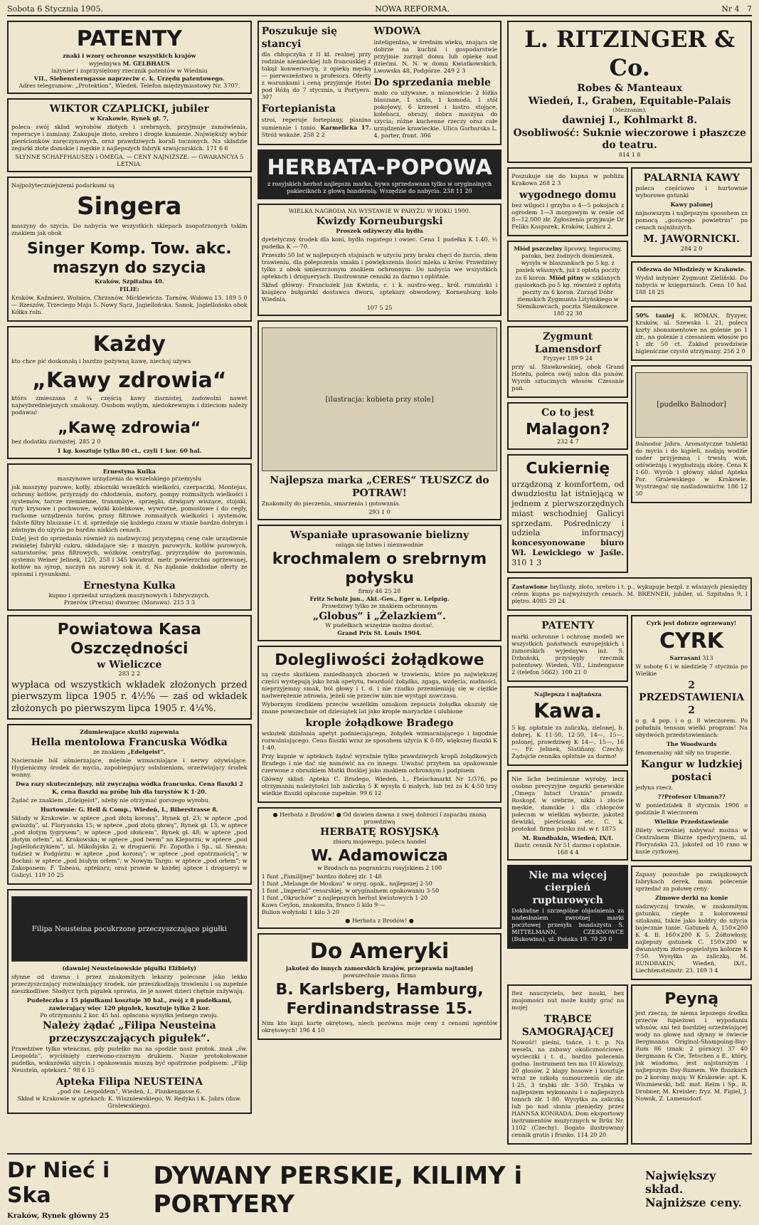Sobota 6 Stycznia 1905. NOWA REFORMA. Nr 4 7
PATENTY
znaki i wzory ochronne wszystkich krajów
wyjednywa M. GELBHAUS
inżynier i zaprzysiężony rzecznik patentów w Wiedniu
VII., Siebensterngasse naprzeciw c. k. Urzędu patentowego.
Adres telegramów: „Protektion“, Wiedeń. Telefon międzymiastowy Nr. 3707.
WIKTOR CZAPLICKI, jubiler
w Krakowie, Rynek gł. 7,
poleca swój skład wyrobów złotych i srebrnych, przyjmuje zamówienia, reperacye i zamiany. Zakupuje złoto, srebro i drogie kamienie. Największy wybór pierścionków zaręczynowych, oraz prawdziwych korali toczonych. Na składzie zegarki złote damskie i męskie z najlepszych fabryk szwajcarskich. 171 6 6
SŁYNNE SCHAFFHAUSEN i OMEGA. — CENY NAJNIŻSZE. — GWARANCYA 5 LETNIA.
Najpożyteczniejszemi podarkami są
Singera
maszyny do szycia. Do nabycia we wszystkich sklepach zaopatrzonych takim znakiem jak obok
Singer Komp. Tow. akc. maszyn do szycia
Kraków, Szpitalna 40.
FILIE:
Kraków, Kaźmierz, Wolnica. Chrzanów, Mickiewicza. Tarnów, Wałowa 13. 189 5 0 — Rzeszów, Trzeciego Maja 5. Nowy Sącz, Jagiellońska. Sanok, Jagiellońska obok Kółka roln.
Każdy
kto chce pić doskonałą i bardzo pożywną kawę, niechaj używa
„Kawy zdrowia“
która zmieszana z ¼ częścią kawy ziarnistej, zadowolni nawet najwybredniejszych smakoszy. Osobom wątłym, niedokrewnym i dzieciom należy podawać
„Kawę zdrowia“
bez dodatku ziarnistej. 285 2 0
1 kg. kosztuje tylko 80 ct., czyli 1 kor. 60 hal.
Ernestyna Kulka
maszynowe urządzenia do wszelakiego przemysłu
jak maszyny parowe, kotły, zbiorniki wszelkich wielkości, czerpaczki, Montejus, ochrony kotłów, przyrządy do chłodzenia, motory, pompy rozmaitych wielkości i systemów, tarcze rzemienne, transmisye, sprzęgła, dźwigary wiszące, stojaki, rury krysowe i pochwowe, wózki kolebkowe, wywrotne, pomostowe i do cegły, ruchome urządzenia torów, prasy filtrowe rozmaitych wielkości i systemów, faliste filtry blaszane i t. d. sprzedaje się każdego czasu w stanie bardzo dobrym i zdatnym do użycia po bardzo niskich cenach.
Dalej jest do sprzedania również za nadzwyczaj przystępną cenę całe urządzenie zwiniętej fabryki cukru, składające się: z maszyn parowych, kotłów parowych, saturatorów, pras filtrowych, wózków, centryfug, przyrządów do parowania, systemu Weiner Jelinek, 120, 258 i 345 kwadrat. metr. powierzchni ogrzewanej, kotłów na syrop, naczyń na surowy sok it. d. Na żądanie dokładne oferty ze spisami i rysunkami.
Ernestyna Kulka
kupno i sprzedaż urządzeń maszynowych i fabrycznych.
Przerów (Prerau) dworzec (Morawa). 215 3 3
Powiatowa Kasa Oszczędności
w Wieliczce
283 2 2
wypłaca od wszystkich wkładek złożonych przed pierwszym lipca 1905 r. 4½% — zaś od wkładek złożonych po pierwszym lipca 1905 r. 4¼%.
Zdumiewające skutki zapewnia
Hella mentolowa Francuska Wódka
ze znakiem „Edelgeist“.
Nacieranie ból uśmierzające, mięśnie wzmacniające i nerwy ożywiające. Hygieniczny środek do mycia, zapobiegający osłabieniom, orzeźwiający środek wonny.
Dwa razy skuteczniejszy, niż zwyczajna wódka francuska. Cena flaszki 2 K, cena flaszki na próbę lub dla turystów K 1·20.
Żądać ze znakiem „Edelgeist“, ażeby nie otrzymać gorszego wyrobu.
Hurtownie: G. Hell & Comp., Wiedeń, I., Biberstrasse 8.
Składy w Krakowie: w aptece „pod złotą koroną“, Rynek gł. 23; w aptece „pod gwiazdą“, ul. Floryańska 15; w aptece „pod złotą głową“, Rynek gł. 13; w aptece „pod złotym tygrysem“; w aptece „pod słońcem“, Rynek gł. 48; w aptece „pod złotym orłem“, ul. Krakowska; w aptece „pod lwem“ na Kleparzu; w aptece „pod Jagiellończykiem“, ul. Mikołajska 2; w droguerii: Fr. Zopotha i Sp., ul. Sienna; tudzież w Podgórzu: w aptece „pod koroną“; w aptece „pod opatrznością“; w Bochni: w aptece „pod białym orłem“; w Nowym Targu: w aptece „pod orłem“; w Zakopanem: F. Tabeau, aptekarz; oraz prawie w każdej aptece i drogueryi w Galicyi. 119 10 25
Filipa Neusteina pocukrzone przeczyszczające pigułki
(dawniej Neusteinowskie pigułki Elżbiety)
słynne od dawna i przez znakomitych lekarzy polecane jako lekko przeczyszczający rozwalniający środek, nie przeszkadzają trawieniu i są zupełnie nieszkodliwe. Słodycz tych pigułek sprawia, że je nawet dzieci chętnie zażywają.
Pudełeczko z 15 pigułkami kosztuje 30 hal., zwój z 8 pudełkami, zawierający więc 120 pigułek, kosztuje tylko 2 kor.
Po otrzymaniu 2 kor. 45 hal. opłacona wysyłka jednego zwoju.
Należy żądać „Filipa Neusteina przeczyszczających pigułek“.
Prawdziwe tylko wtenczas, gdy pudełko ma na spodzie nasz protok. znak „św. Leopolda“, wyciśnięty czerwono-czarnym drukiem. Nasze protokołowane pudełka, wskazówki użycia i opakowania muszą być opatrzone podpisem: „Filip Neustein, aptekarz.“ 98 6 15
Apteka Filipa NEUSTEINA
„pod św. Leopoldem“, Wiedeń, I., Plankengasse 6.
Skład w Krakowie w aptekach: K. Wiszniewskiego, W. Redyka i K. Jahra (daw. Gralewskiego).
Poszukuje się stancyi
dla chłopczyka z II kl. realnej przy rodzinie niemieckiej lub francuskiej z takąż konwersacyą, z opieką męską — pierwszeństwo n profesora. Oferty z warunkami i ceną przyjmuje Hotel pod Różą do 7 stycznia, u Portyera. 307
Fortepianista
stroi, reperuje fortepiany, pianina sumiennie i tanio. Karmelicka 17. Stróż wskaże. 258 2 2
WDOWA
inteligentna, w średnim wieku, znająca się dobrze na kuchni i gospodarstwie przyjmie zarząd domu lub opiekę nad dziećmi. N. N. w domu Kwiatkowskich, Lwowska 48, Podgórze. 249 2 3
Do sprzedania meble
mało co używane, a mianowicie: 2 łóżka blaszane, 1 szafa, 1 komoda, 1 stół pokojowy, 6 krzeseł i lustro stojące, kolebacz, obrazy, dobra maszyna do szycia; różne kuchenne rzeczy oraz całe urządzenie krawieckie. Ulica Garbarska L. 4, parter, front. 306
HERBATA-POPOWA
z rosyjskich herbat najlepsza marka, bywa sprzedawana tylko w oryginalnych pakiecikach z głową bandérolą. Wszędzie do nabycia. 238 11 20
WIELKA NAGRODA NA WYSTAWIE W PARYŻU W ROKU 1900.
Kwizdy Korneuburgski
Proszek odżywczy dla bydła
dyetetyczny środek dla koni, bydła rogatego i owiec. Cena 1 pudełka K 1.40, ½ pudełka K —·70.
Przeszło 50 lat w najlepszych stajniach w użyciu przy braku chęci do żarcia, złem trawieniu, dla polepszenia smaku i powiększenia ilości mleka u krów. Prawdziwy tylko z obok umieszczonym znakiem ochronnym. Do nabycia we wszystkich aptekach i drogueryach. Ilustrowane cenniki za darmo i opłatnie.
Skład główny: Franciszek Jan Kwizda, c. i k. austro-węg., król. rumuński i książęco bułgarski dostawca dworu, aptekarz obwodowy, Korneuburg koło Wiednia.
107 5 25
[ilustracja: kobieta przy stole]
Najlepsza marka „CERES“ TŁUSZCZ do POTRAW!
Znakomity do pieczenia, smarzenia i gotowania.
293 1 0
Wspaniałe uprasowanie bielizny
osiąga się łatwo i niezawodnie
krochmalem o srebrnym połysku
firmy 46 25 28
Fritz Schulz jun., Akt.-Ges., Eger u. Leipzig.
Prawdziwy tylko ze znakiem ochronnym
„Globus“ i „Żelazkiem“.
W pudełkach wszędzie można dostać.
Grand Prix St. Louis 1904.
Dolegliwości żołądkowe
są często skutkiem zaniedbanych zboczeń w trawieniu, które po największej części występują jako brak apetytu, twardość żołądka, zgaga, wzdęcia, nudności, nieprzyjemny smak, ból głowy i t. d. i nie rzadko przemieniają się w ciężkie nadwerężenie zdrowia, jeżeli się przeciw nim nie wystąpi zawczasu.
Wybornym środkiem przeciw wszelkim oznakom zepsucia żołądka okazały się znane powszechnie od dziesiątek lat jako krople maryackie i ulubione
krople żołądkowe Bradego
wskutek działania apetyt podniecającego, żołądek wzmacniającego i łagodnie rozwalniającego. Cena flaszki wraz ze sposobem użycia K 0·80, większej flaszki K 1·40.
Przy kupnie w aptekach żądać wyraźnie tylko prawdziwych kropli żołądkowych Bradego i nie dać się namówić na co innego. Uważać przytem na opakowanie czerwone z obrazkiem Matki Boskiej jako znakiem ochronnym i podpisem
Główny skład: Apteka C. Bradego, Wiedeń, I., Fleischmarkt Nr 1/376, po otrzymaniu należytości lub zaliczką 5 K wysyła 6 małych, lub też za K 4·50 trzy wielkie flaszki opłacone zupełnie. 99 6 12
● Herbata z Brodów! ● Od dawien dawna z swej dobroci i zapachu znaną prawdziwą
HERBATĘ ROSYJSKĄ
zbioru majowego, poleca handel
W. Adamowicza
w Brodach na pograniczu rosyjskiem 2 100
1 funt „Familijnej“ bardzo dobrej zlr. 1·48
1 funt „Melange de Moskau“ w oryg. opak., najlepszej 2·50
1 funt „Imperial“ cesarskiej, w oryginalnem opakowaniu 3·50
1 funt „Okruchów“ z najlepszych herbat kwiatowych 1·20
Kawa Ceylon, znakomita, franco 5 kilo 9·—
Bulion wołyński 1 kilo 3·20
● Herbata z Brodów! ●
Do Ameryki
jakoteż do innych zamorskich krajów, przeprawia najtaniej
powszechnie znana firma
B. Karlsberg, Hamburg, Ferdinandstrasse 15.
Nim kto kupi kartę okrętową, niech porówna moje ceny z cenami agentów okrętowych! 196 4 10
L. RITZINGER & Co.
Robes & Manteaux
Wiedeń, I., Graben, Equitable-Palais
(Mezzanin),
dawniej I., Kohlmarkt 8.
Osobliwość: Suknie wieczorowe i płaszcze do teatru.
814 1 8
Poszukuje się do kupna w pobliżu Krakowa 268 2 3
wygodnego domu
bez wilgoci i grzyba o 4—5 pokojach z ogrodem 1—3 morgowym w cenie od 8—12.000 złr. Zgłoszenia przyjmuje Dr Feliks Kasparek, Kraków, Lubicz 2.
Miód pszczelny lipcowy, tegoroczny, patoka, bez żadnych domieszek, wysyła w blaszankach po 5 kg. z pasiek własnych, już z opłatą poczty za 6 koron. Miód pitny w szklanych gąsiorkach po 5 kg. również z opłatą poczty za 6 koron. Zarząd Dóbr ziemskich Zygmunta Lityńskiego w Siemikowcach, poczta Siemikowce. 180 22 30
Zygmunt Lamensdorf
Fryzyer 189 9 24
przy ul. Sławkowskiej, obok Grand Hotelu, poleca swój salon dla panów. Wyrób sztucznych włosów. Czesanie pań.
Co to jest
Malagon?
232 4 7
Cukiernię
urządzoną z komfortem, od dwudziestu lat istniejącą w jednem z pierwszorzędnych miast wschodniej Galicyi sprzedam. Pośredniczy i udziela informacyj koncesyonowane biuro Wł. Lewickiego w Jaśle. 310 1 3
PALARNIA KAWY
poleca częściowo i hurtownie wyborowe gatunki
Kawy palonej
najnowszym i najlepszym sposobem za pomocą „gorącego powietrza“ po cenach najniższych.
M. JAWORNICKI.
284 2 0
Odezwa do Młodzieży w Krakowie.
Wydał inżynier Zygmunt Zieliński. Do nabycia w księgarniach. Cena 10 hal. 188 18 25
50% taniej K. ROMAN, fryzyer, Kraków, ul. Szewska l. 21, poleca karty abonamentowe na golenie po 1 złr., na golenie z czesaniem włosów po 1 złr. 50 ct. Zakład prawdziwie higieniczne czysto utrzymany. 256 2 0
[pudełko Balnodor]
Balnodor Jahra. Aromatyczne tabletki do mycia i do kąpieli, nadają wodzie nader przyjemną i trwałą woń, odświeżają i wygładzają skórę. Cena K 1·60. Wyrób i główny skład Apteka Por. Gralewskiego w Krakowie. Wystrzegać się naśladownictw. 186 12 50
Zastawione bryllanty, złoto, srebro i t. p., wykupuje bezpł. z własnych pieniędzy celem kupna po najwyższych cenach. M. BRENNER, jubiler, ul. Szpitalna 9, I piętro. 4085 20 24
PATENTY
marki ochronne i ochronę modeli we wszystkich państwach europejskich i zamorskich wyjednywa inż. S. Dzbański, przysięgły rzecznik patentowy. Wiedeń, VII., Lindengasse 2 (telefon 5662). 100 21 0
Najlepsza i najtańsza
Kawa.
5 kg. opłatnie za zaliczką, zielonej, b. dobrej, K 11·50, 12·50, 14—, 15—, palonej, prawdziwej K 14—, 15—, 16—. Fr. Jelinek, Slatiňany, Czechy. Żądajcie cennika opłatnie za darmo!
Nie liche bezimienne wyroby, lecz osobno precyzyjne zegarki genewskie „Omega Intact Urania“ prawdz. Roskopf, w srebrze, niklu i złocie męskie, damskie i dla chłopców polecam w wielkim wyborze, jakoteż dewizki, pierścionki etc. C. k. protokoł. firma polska zał. w r. 1875
M. Rundbakin, Wiedeń, IX/I.
Ilustr. cennik Nr 51 darmo i opłatnie. 168 4 4
Nie ma więcej cierpień rupturowych
Dokładne i szczególne objaśnienia za nadesłaniem zwrotnej marki pocztowej przesyła bandażysta S. MITTELMANN, CZERNOWCE (Bukowina), ul. Pańska 19. 70 20 0
Cyrk jest dobrze ogrzewany!
CYRK
Sarrasani 313
W sobotę 6 i w niedzielę 7 stycznia po Wielkie
2 PRZEDSTAWIENIA 2
o g. 4 pop. i o g. 8 wieczorem. Po południu tensam wielki program! Na obydwóch przedstawieniach:
The Woodwards
fenomenalny akt siły na trapezie.
Kangur w ludzkiej postaci
jedyna rzecz.
??Profesor Ulmann??
W poniedziałek 8 stycznia 1906 o godzinie 8 wieczorem
Wielkie Przedstawienie
Bilety wcześniej nabywać można w Centralnem Biurze spedycyjnem, ul. Floryańska 23, jakoteż od 10 rano w kasie cyrkowej.
Zapasy pozostałe po związkowych fabrykach derek, mam polecenie sprzedać za połowę ceny.
Zimowe derki na konie
nadzwyczaj trwałe, w znakomitym gatunku, ciepłe z kolorowemi szlakami, także jako kołdry do użycia bajecznie tanie. Gatunek A. 150×200 K 4. B. 160×200 K 5. Żółtowłosy, najlepszy gatunek C. 150×200 w dwunastym złoto-popielatym kolorze K 7·50. Wysyłka za zaliczką. M. RUNDBAKIN, Wiedeń, IX/I., Liechtensteinstr. 23. 169 3 4
Bez nauczyciela, bez nauki, bez znajomości nut może każdy grać na mojej
TRĄBCE SAMOGRAJĄCEJ
Nowość! pieśni, tańce, i t. p. Na wesela, na zabawy okolicznościowe, wycieczki i t. d., bardzo polecenia godna. Instrument ten ma 10 klawiszy, 20 głosów, 2 klapy basowe i kosztuje wraz ze szkołą samouczenia się złr. 1·25, 3 trąbki złr. 3·50. Trąbka w najlepszem wykonaniu i o najlepszych tonach złr. 1·80. Wysyłka za zaliczką lub po nad słaniu pieniędzy przez HANNSA KONRADA. Dom eksportowy instrumentów muzycznych w Brüx Nr. 1102 (Czechy). Bogato ilustrowany cennik gratis i franko. 114 20 20
Peyną
jest rzeczą, że niema lepszego środka przeciw łupieżowi i wypadaniu włosów, ani też bardziej orzeźwiającej wody na głowę nad słynny w świecie Bergmanna Original-Shampoing-Bay-Rum 86 (znak: 2 górnicy) 37 40 Bergmann & Cie, Tetschen a E., który, jak wiadomo, jest najstarszym i najlepszym Bay-Rumem. We flaszkach po 2 korony mają: W Krakowie: apt. K. Wiszniewski, bdl. mat. Reim i Sp., R. Drobner, M. Kreisler; fryz. M. Figiel, J. Nowak, Z. Lamensdorf.
Dr Nieć i Ska
Kraków, Rynek główny 25
DYWANY PERSKIE, KILIMY i PORTYERY
Największy skład.
Najniższe ceny.